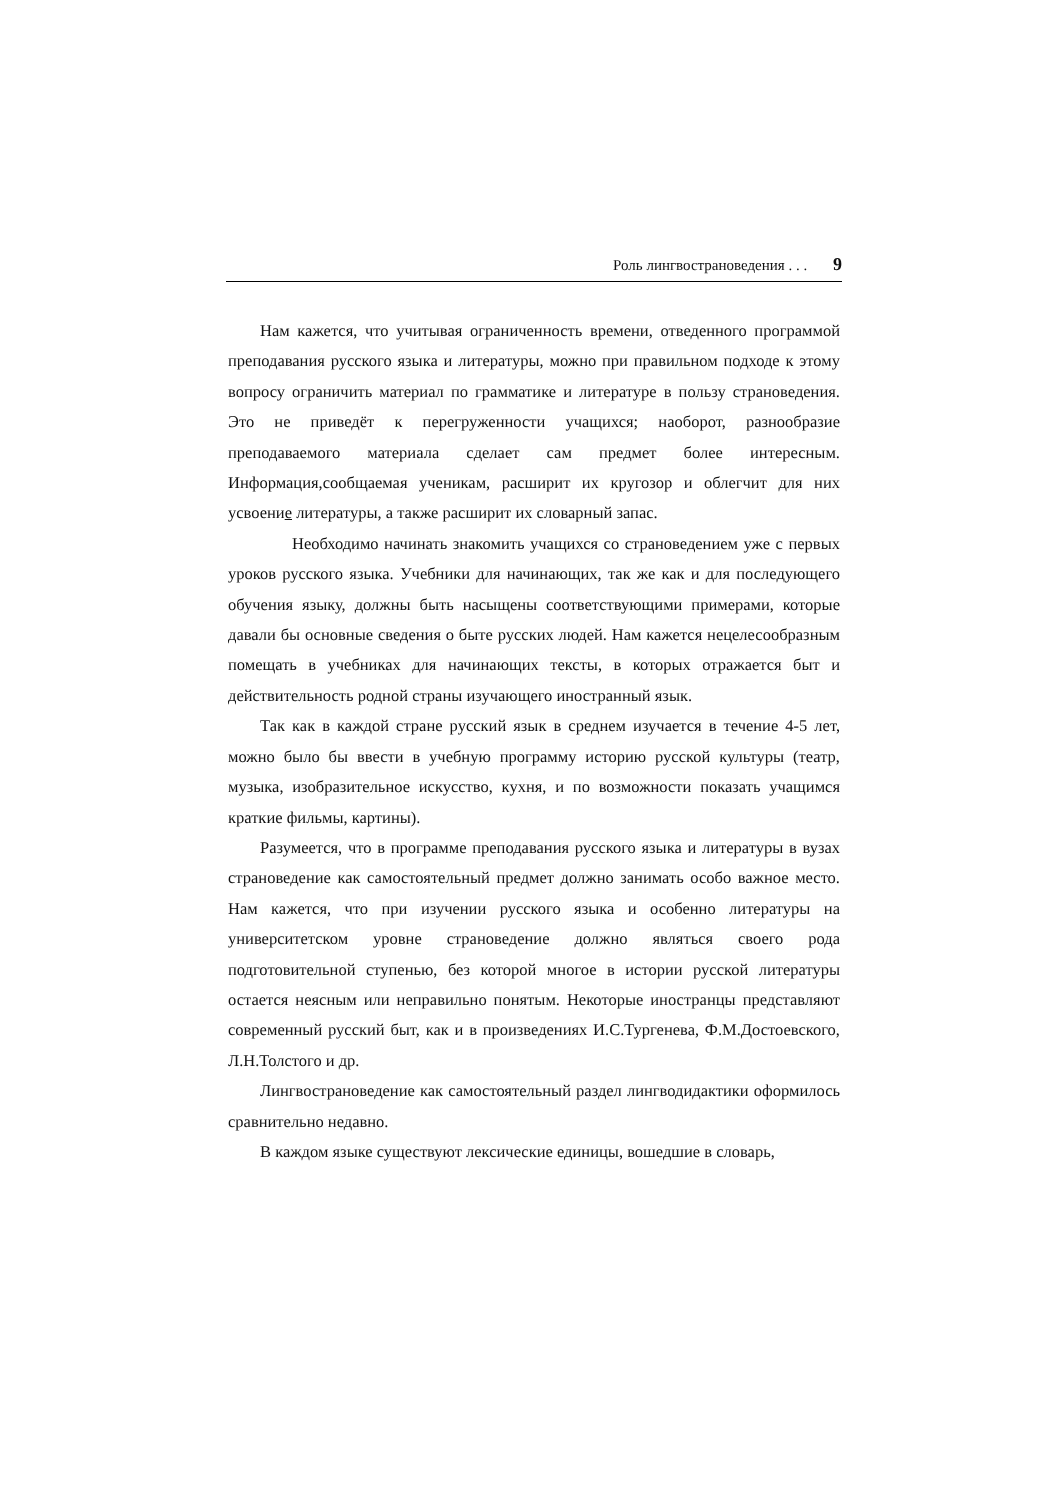Роль лингвострановедения . . . 9
Нам кажется, что учитывая ограниченность времени, отведенного программой преподавания русского языка и литературы, можно при правильном подходе к этому вопросу ограничить материал по грамматике и литературе в пользу страноведения. Это не приведёт к перегруженности учащихся; наоборот, разнообразие преподаваемого материала сделает сам предмет более интересным. Информация, сообщаемая ученикам, расширит их кругозор и облегчит для них усвоение литературы, а также расширит их словарный запас.
Необходимо начинать знакомить учащихся со страноведением уже с первых уроков русского языка. Учебники для начинающих, так же как и для последующего обучения языку, должны быть насыщены соответствующими примерами, которые давали бы основные сведения о быте русских людей. Нам кажется нецелесообразным помещать в учебниках для начинающих тексты, в которых отражается быт и действительность родной страны изучающего иностранный язык.
Так как в каждой стране русский язык в среднем изучается в течение 4-5 лет, можно было бы ввести в учебную программу историю русской культуры (театр, музыка, изобразительное искусство, кухня, и по возможности показать учащимся краткие фильмы, картины).
Разумеется, что в программе преподавания русского языка и литературы в вузах страноведение как самостоятельный предмет должно занимать особо важное место. Нам кажется, что при изучении русского языка и особенно литературы на университетском уровне страноведение должно являться своего рода подготовительной ступенью, без которой многое в истории русской литературы остается неясным или неправильно понятым. Некоторые иностранцы представляют современный русский быт, как и в произведениях И.С.Тургенева, Ф.М.Достоевского, Л.Н.Толстого и др.
Лингвострановедение как самостоятельный раздел лингводидактики оформилось сравнительно недавно.
В каждом языке существуют лексические единицы, вошедшие в словарь,